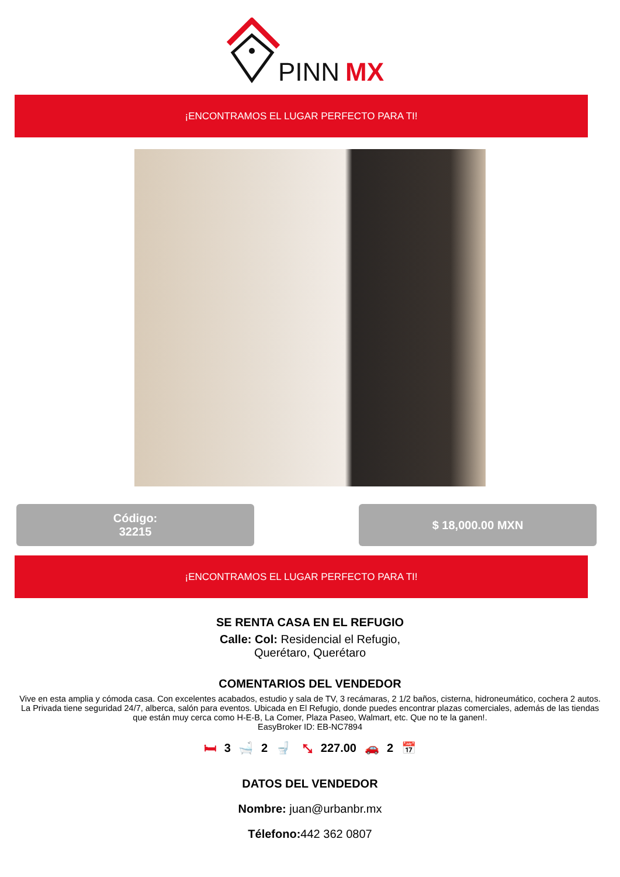PINN
MX
¡ENCONTRAMOS EL LUGAR PERFECTO PARA TI!
Código:
32215
$ 18,000.00 MXN
¡ENCONTRAMOS EL LUGAR PERFECTO PARA TI!
SE RENTA CASA EN EL REFUGIO
Calle: Col: Residencial el Refugio,
Querétaro, Querétaro
COMENTARIOS DEL VENDEDOR
Vive en esta amplia y cómoda casa. Con excelentes acabados, estudio y sala de TV, 3 recámaras, 2 1/2 baños, cisterna, hidroneumático, cochera 2 autos. La Privada tiene seguridad 24/7, alberca, salón para eventos. Ubicada en El Refugio, donde puedes encontrar plazas comerciales, además de las tiendas que están muy cerca como H-E-B, La Comer, Plaza Paseo, Walmart, etc. Que no te la ganen!.
EasyBroker ID: EB-NC7894
🛏 3 🛁 2 🚽 ⤡ 227.00 🚗 2 📅
DATOS DEL VENDEDOR
Nombre: juan@urbanbr.mx
Télefono: 442 362 0807